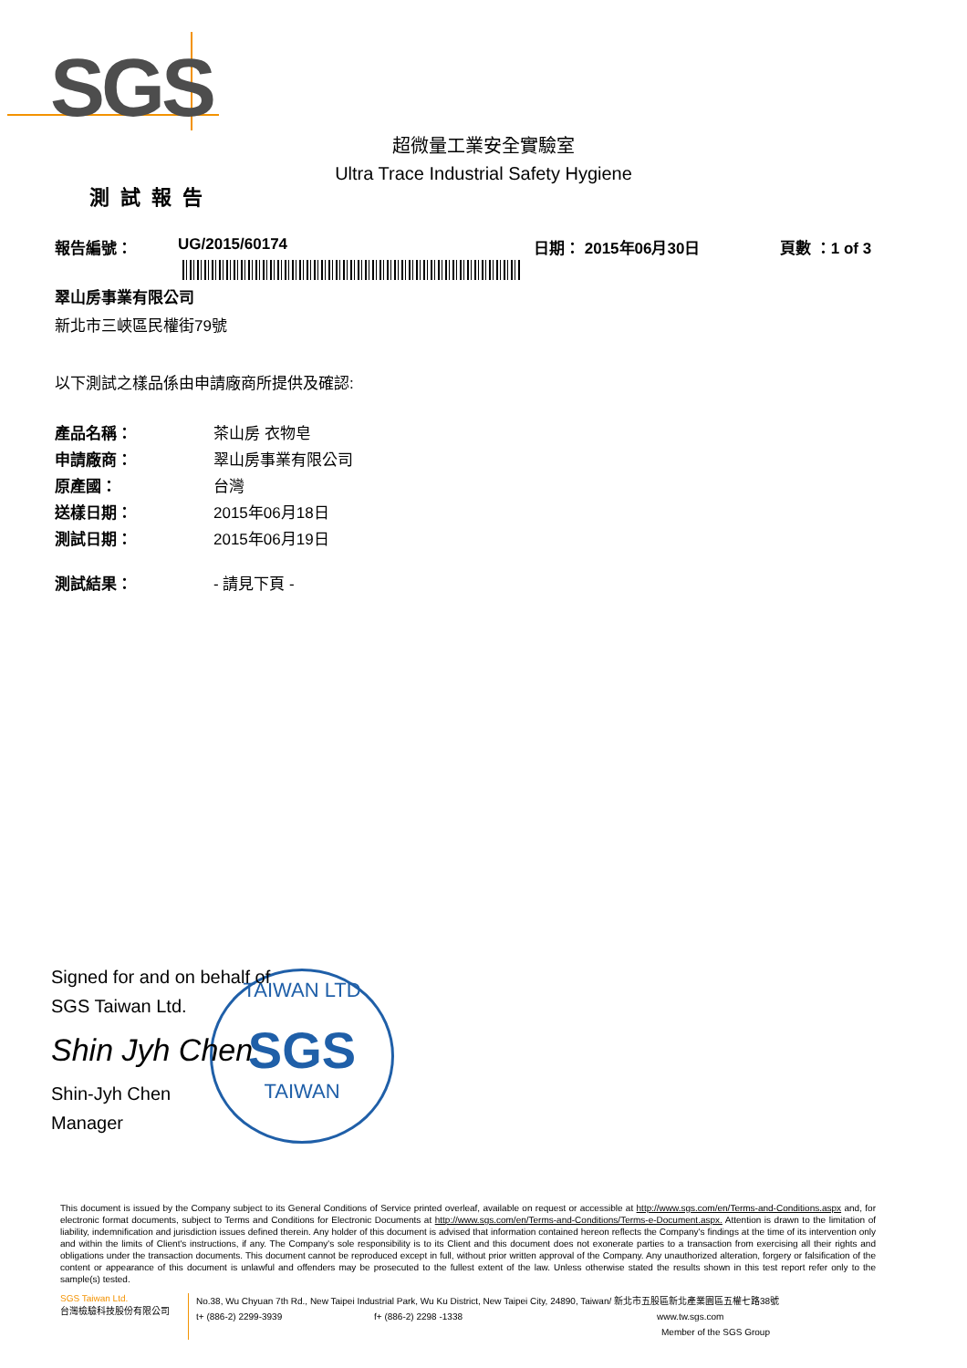SGS
超微量工業安全實驗室
Ultra Trace Industrial Safety Hygiene
測試報告
報告編號： UG/2015/60174 日期： 2015年06月30日 頁數 ：1 of 3
翠山房事業有限公司
新北市三峽區民權街79號
以下測試之樣品係由申請廠商所提供及確認:
產品名稱： 茶山房 衣物皂
申請廠商： 翠山房事業有限公司
原產國： 台灣
送樣日期： 2015年06月18日
測試日期： 2015年06月19日
測試結果： - 請見下頁 -
TAIWAN LTD
SGS
TAIWAN
Signed for and on behalf of
SGS Taiwan Ltd.
Shin Jyh Chen
Shin-Jyh Chen
Manager
This document is issued by the Company subject to its General Conditions of Service printed overleaf, available on request or accessible at http://www.sgs.com/en/Terms-and-Conditions.aspx and, for electronic format documents, subject to Terms and Conditions for Electronic Documents at http://www.sgs.com/en/Terms-and-Conditions/Terms-e-Document.aspx. Attention is drawn to the limitation of liability, indemnification and jurisdiction issues defined therein. Any holder of this document is advised that information contained hereon reflects the Company's findings at the time of its intervention only and within the limits of Client's instructions, if any. The Company's sole responsibility is to its Client and this document does not exonerate parties to a transaction from exercising all their rights and obligations under the transaction documents. This document cannot be reproduced except in full, without prior written approval of the Company. Any unauthorized alteration, forgery or falsification of the content or appearance of this document is unlawful and offenders may be prosecuted to the fullest extent of the law. Unless otherwise stated the results shown in this test report refer only to the sample(s) tested.
SGS Taiwan Ltd.
台灣檢驗科技股份有限公司
No.38, Wu Chyuan 7th Rd., New Taipei Industrial Park, Wu Ku District, New Taipei City, 24890, Taiwan/ 新北市五股區新北產業園區五權七路38號
t+ (886-2) 2299-3939 f+ (886-2) 2298 -1338 www.tw.sgs.com
Member of the SGS Group